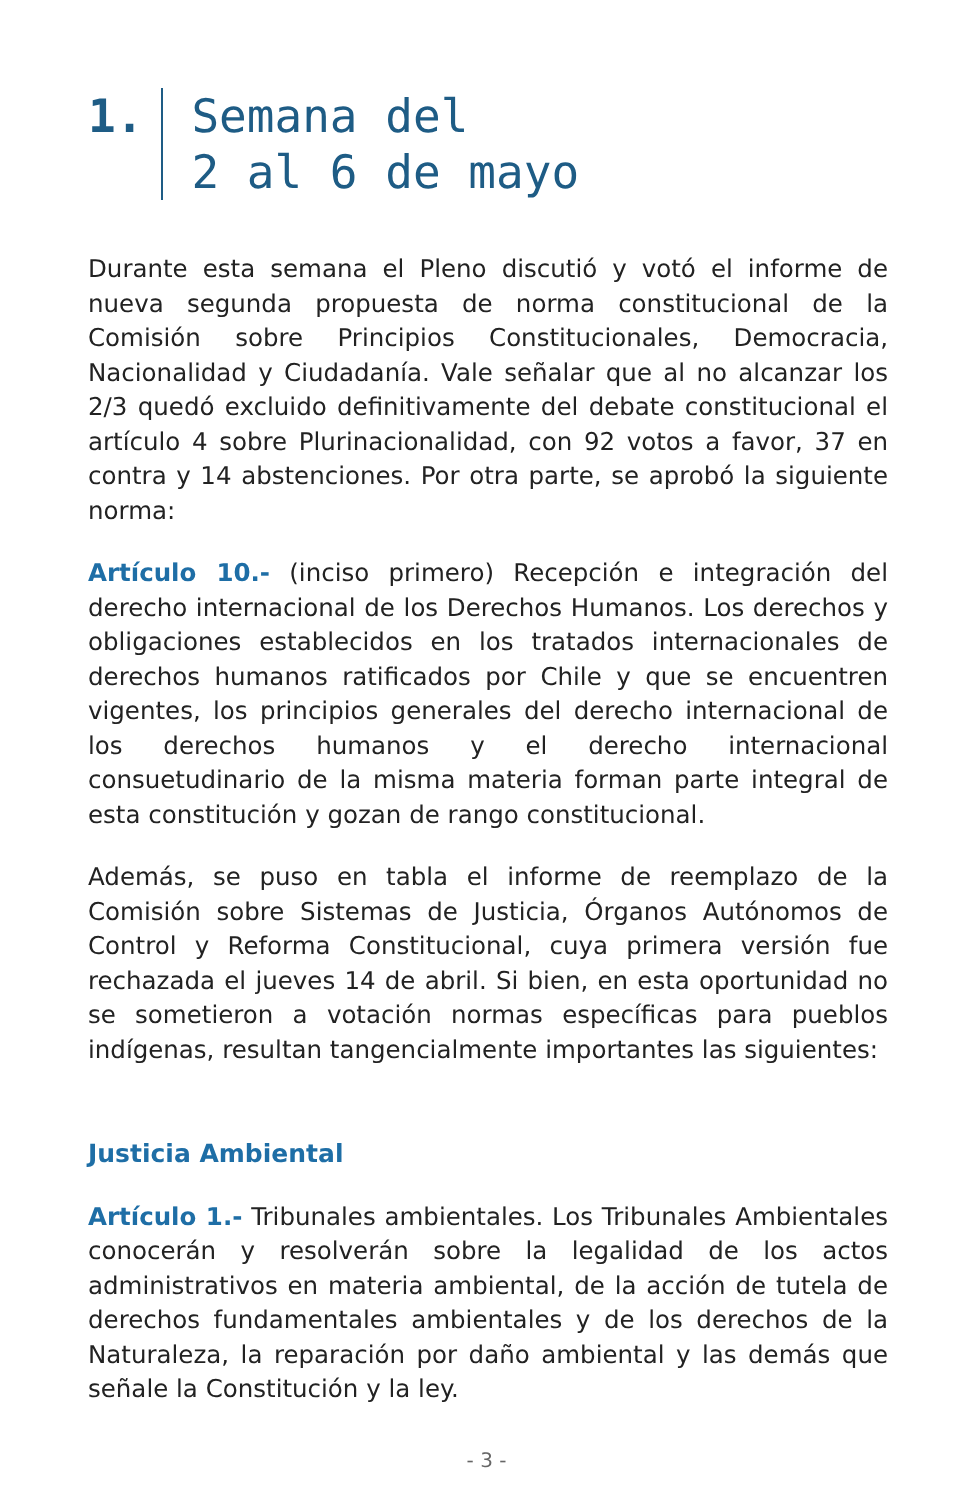1. Semana del
2 al 6 de mayo
Durante esta semana el Pleno discutió y votó el informe de nueva segunda propuesta de norma constitucional de la Comisión sobre Principios Constitucionales, Democracia, Nacionalidad y Ciudadanía. Vale señalar que al no alcanzar los 2/3 quedó excluido definitivamente del debate constitucional el artículo 4 sobre Plurinacionalidad, con 92 votos a favor, 37 en contra y 14 abstenciones. Por otra parte, se aprobó la siguiente norma:
Artículo 10.- (inciso primero) Recepción e integración del derecho internacional de los Derechos Humanos. Los derechos y obligaciones establecidos en los tratados internacionales de derechos humanos ratificados por Chile y que se encuentren vigentes, los principios generales del derecho internacional de los derechos humanos y el derecho internacional consuetudinario de la misma materia forman parte integral de esta constitución y gozan de rango constitucional.
Además, se puso en tabla el informe de reemplazo de la Comisión sobre Sistemas de Justicia, Órganos Autónomos de Control y Reforma Constitucional, cuya primera versión fue rechazada el jueves 14 de abril. Si bien, en esta oportunidad no se sometieron a votación normas específicas para pueblos indígenas, resultan tangencialmente importantes las siguientes:
Justicia Ambiental
Artículo 1.- Tribunales ambientales. Los Tribunales Ambientales conocerán y resolverán sobre la legalidad de los actos administrativos en materia ambiental, de la acción de tutela de derechos fundamentales ambientales y de los derechos de la Naturaleza, la reparación por daño ambiental y las demás que señale la Constitución y la ley.
- 3 -